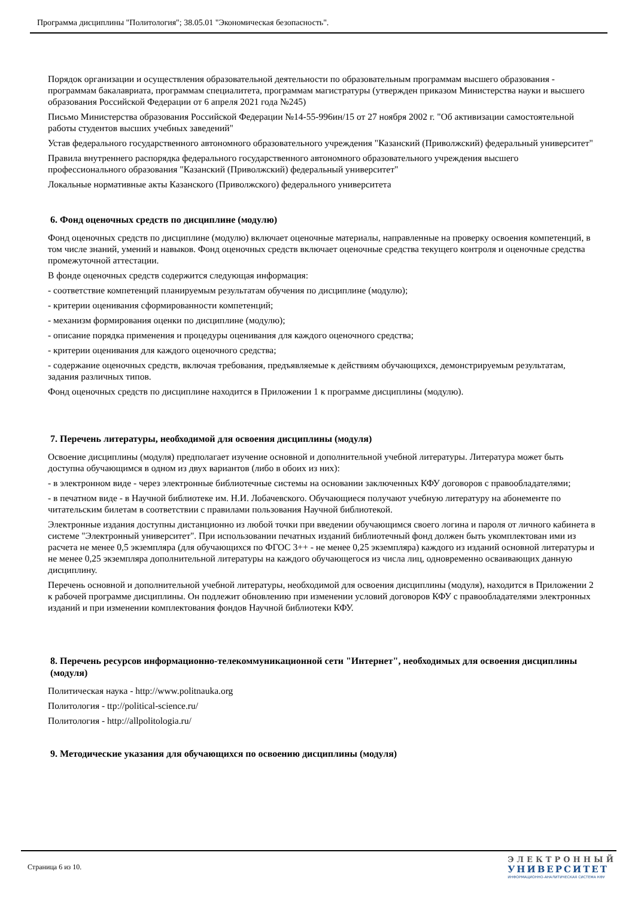Программа дисциплины "Политология"; 38.05.01 "Экономическая безопасность".
Порядок организации и осуществления образовательной деятельности по образовательным программам высшего образования - программам бакалавриата, программам специалитета, программам магистратуры (утвержден приказом Министерства науки и высшего образования Российской Федерации от 6 апреля 2021 года №245)
Письмо Министерства образования Российской Федерации №14-55-996ин/15 от 27 ноября 2002 г. "Об активизации самостоятельной работы студентов высших учебных заведений"
Устав федерального государственного автономного образовательного учреждения "Казанский (Приволжский) федеральный университет"
Правила внутреннего распорядка федерального государственного автономного образовательного учреждения высшего профессионального образования "Казанский (Приволжский) федеральный университет"
Локальные нормативные акты Казанского (Приволжского) федерального университета
6. Фонд оценочных средств по дисциплине (модулю)
Фонд оценочных средств по дисциплине (модулю) включает оценочные материалы, направленные на проверку освоения компетенций, в том числе знаний, умений и навыков. Фонд оценочных средств включает оценочные средства текущего контроля и оценочные средства промежуточной аттестации.
В фонде оценочных средств содержится следующая информация:
- соответствие компетенций планируемым результатам обучения по дисциплине (модулю);
- критерии оценивания сформированности компетенций;
- механизм формирования оценки по дисциплине (модулю);
- описание порядка применения и процедуры оценивания для каждого оценочного средства;
- критерии оценивания для каждого оценочного средства;
- содержание оценочных средств, включая требования, предъявляемые к действиям обучающихся, демонстрируемым результатам, задания различных типов.
Фонд оценочных средств по дисциплине находится в Приложении 1 к программе дисциплины (модулю).
7. Перечень литературы, необходимой для освоения дисциплины (модуля)
Освоение дисциплины (модуля) предполагает изучение основной и дополнительной учебной литературы. Литература может быть доступна обучающимся в одном из двух вариантов (либо в обоих из них):
- в электронном виде - через электронные библиотечные системы на основании заключенных КФУ договоров с правообладателями;
- в печатном виде - в Научной библиотеке им. Н.И. Лобачевского. Обучающиеся получают учебную литературу на абонементе по читательским билетам в соответствии с правилами пользования Научной библиотекой.
Электронные издания доступны дистанционно из любой точки при введении обучающимся своего логина и пароля от личного кабинета в системе "Электронный университет". При использовании печатных изданий библиотечный фонд должен быть укомплектован ими из расчета не менее 0,5 экземпляра (для обучающихся по ФГОС 3++ - не менее 0,25 экземпляра) каждого из изданий основной литературы и не менее 0,25 экземпляра дополнительной литературы на каждого обучающегося из числа лиц, одновременно осваивающих данную дисциплину.
Перечень основной и дополнительной учебной литературы, необходимой для освоения дисциплины (модуля), находится в Приложении 2 к рабочей программе дисциплины. Он подлежит обновлению при изменении условий договоров КФУ с правообладателями электронных изданий и при изменении комплектования фондов Научной библиотеки КФУ.
8. Перечень ресурсов информационно-телекоммуникационной сети "Интернет", необходимых для освоения дисциплины (модуля)
Политическая наука - http://www.politnauka.org
Политология - ttp://political-science.ru/
Политология - http://allpolitologia.ru/
9. Методические указания для обучающихся по освоению дисциплины (модуля)
Страница 6 из 10.
ЭЛЕКТРОННЫЙ
УНИВЕРСИТЕТ
ИНФОРМАЦИОННО-АНАЛИТИЧЕСКАЯ СИСТЕМА КФУ